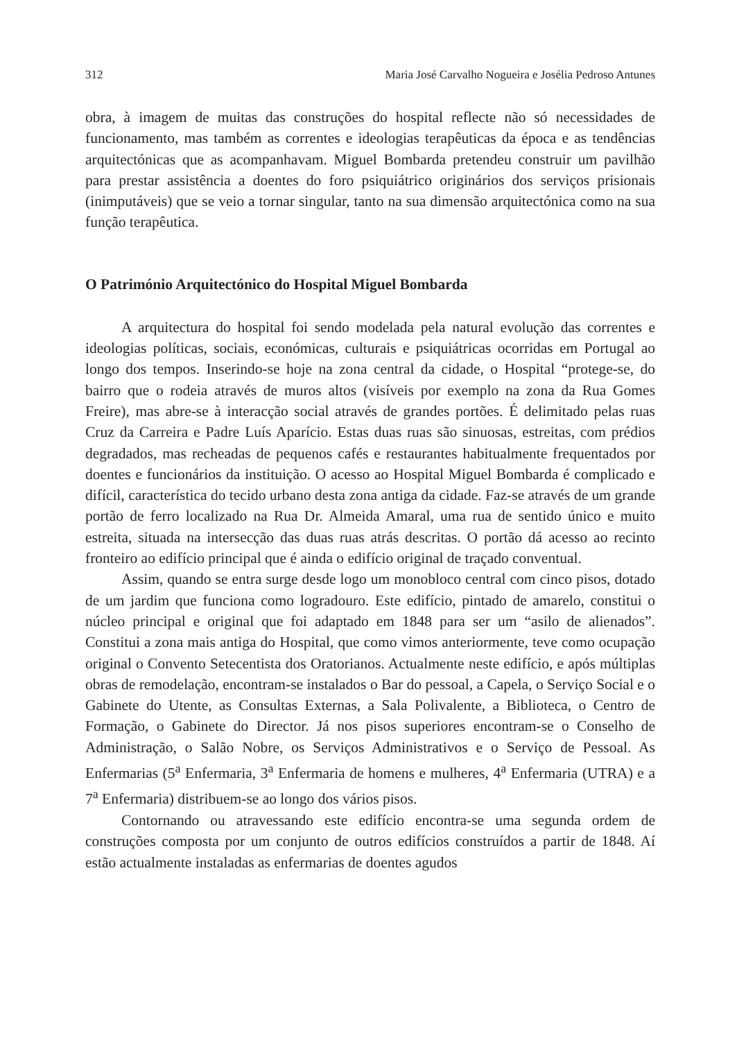312 Maria José Carvalho Nogueira e Josélia Pedroso Antunes
obra, à imagem de muitas das construções do hospital reflecte não só necessidades de funcionamento, mas também as correntes e ideologias terapêuticas da época e as tendências arquitectónicas que as acompanhavam. Miguel Bombarda pretendeu construir um pavilhão para prestar assistência a doentes do foro psiquiátrico originários dos serviços prisionais (inimputáveis) que se veio a tornar singular, tanto na sua dimensão arquitectónica como na sua função terapêutica.
O Património Arquitectónico do Hospital Miguel Bombarda
A arquitectura do hospital foi sendo modelada pela natural evolução das correntes e ideologias políticas, sociais, económicas, culturais e psiquiátricas ocorridas em Portugal ao longo dos tempos. Inserindo-se hoje na zona central da cidade, o Hospital “protege-se, do bairro que o rodeia através de muros altos (visíveis por exemplo na zona da Rua Gomes Freire), mas abre-se à interacção social através de grandes portões. É delimitado pelas ruas Cruz da Carreira e Padre Luís Aparício. Estas duas ruas são sinuosas, estreitas, com prédios degradados, mas recheadas de pequenos cafés e restaurantes habitualmente frequentados por doentes e funcionários da instituição. O acesso ao Hospital Miguel Bombarda é complicado e difícil, característica do tecido urbano desta zona antiga da cidade. Faz-se através de um grande portão de ferro localizado na Rua Dr. Almeida Amaral, uma rua de sentido único e muito estreita, situada na intersecção das duas ruas atrás descritas. O portão dá acesso ao recinto fronteiro ao edifício principal que é ainda o edifício original de traçado conventual.
Assim, quando se entra surge desde logo um monobloco central com cinco pisos, dotado de um jardim que funciona como logradouro. Este edifício, pintado de amarelo, constitui o núcleo principal e original que foi adaptado em 1848 para ser um “asilo de alienados”. Constitui a zona mais antiga do Hospital, que como vimos anteriormente, teve como ocupação original o Convento Setecentista dos Oratorianos. Actualmente neste edifício, e após múltiplas obras de remodelação, encontram-se instalados o Bar do pessoal, a Capela, o Serviço Social e o Gabinete do Utente, as Consultas Externas, a Sala Polivalente, a Biblioteca, o Centro de Formação, o Gabinete do Director. Já nos pisos superiores encontram-se o Conselho de Administração, o Salão Nobre, os Serviços Administrativos e o Serviço de Pessoal. As Enfermarias (5<sup>a</sup> Enfermaria, 3<sup>a</sup> Enfermaria de homens e mulheres, 4<sup>a</sup> Enfermaria (UTRA) e a 7<sup>a</sup> Enfermaria) distribuem-se ao longo dos vários pisos.
Contornando ou atravessando este edifício encontra-se uma segunda ordem de construções composta por um conjunto de outros edifícios construídos a partir de 1848. Aí estão actualmente instaladas as enfermarias de doentes agudos